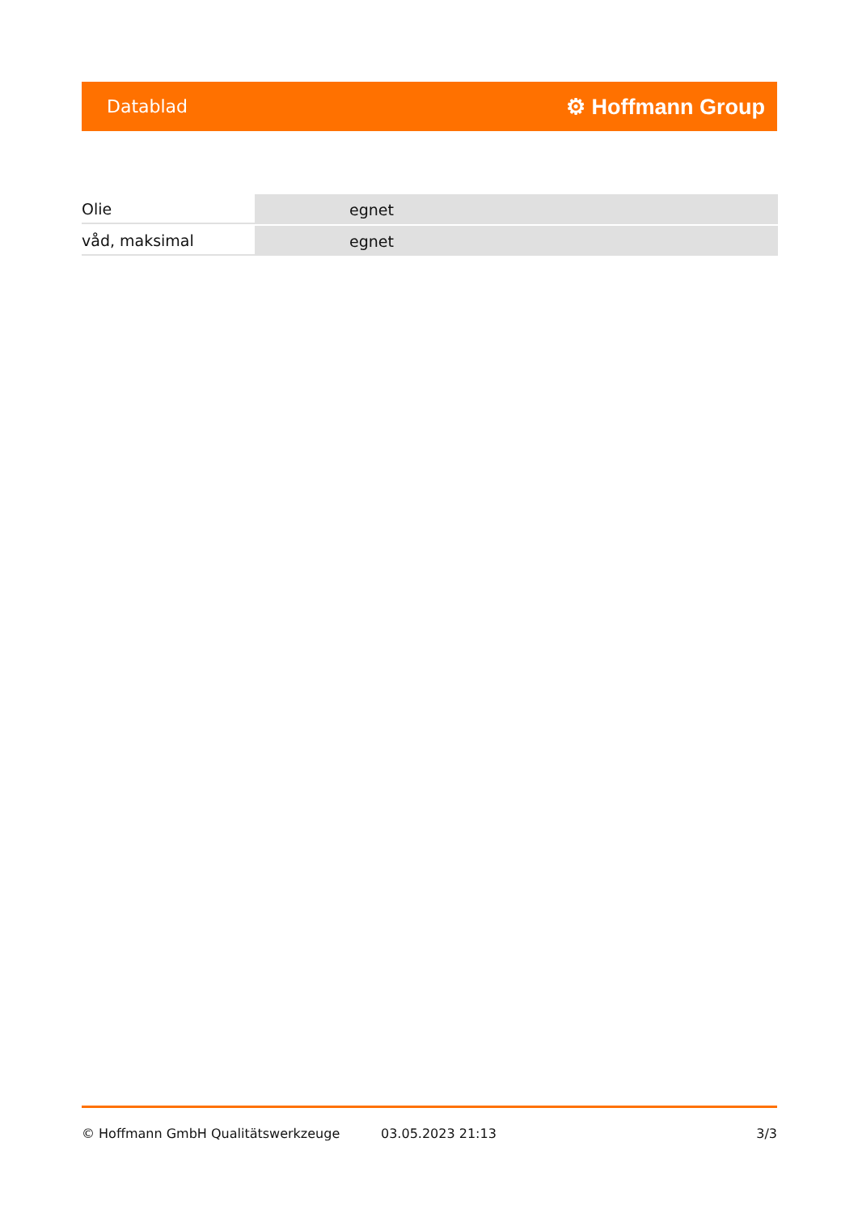Datablad ⚙ Hoffmann Group
| Olie | egnet |
| våd, maksimal | egnet |
© Hoffmann GmbH Qualitätswerkzeuge 03.05.2023 21:13 3/3